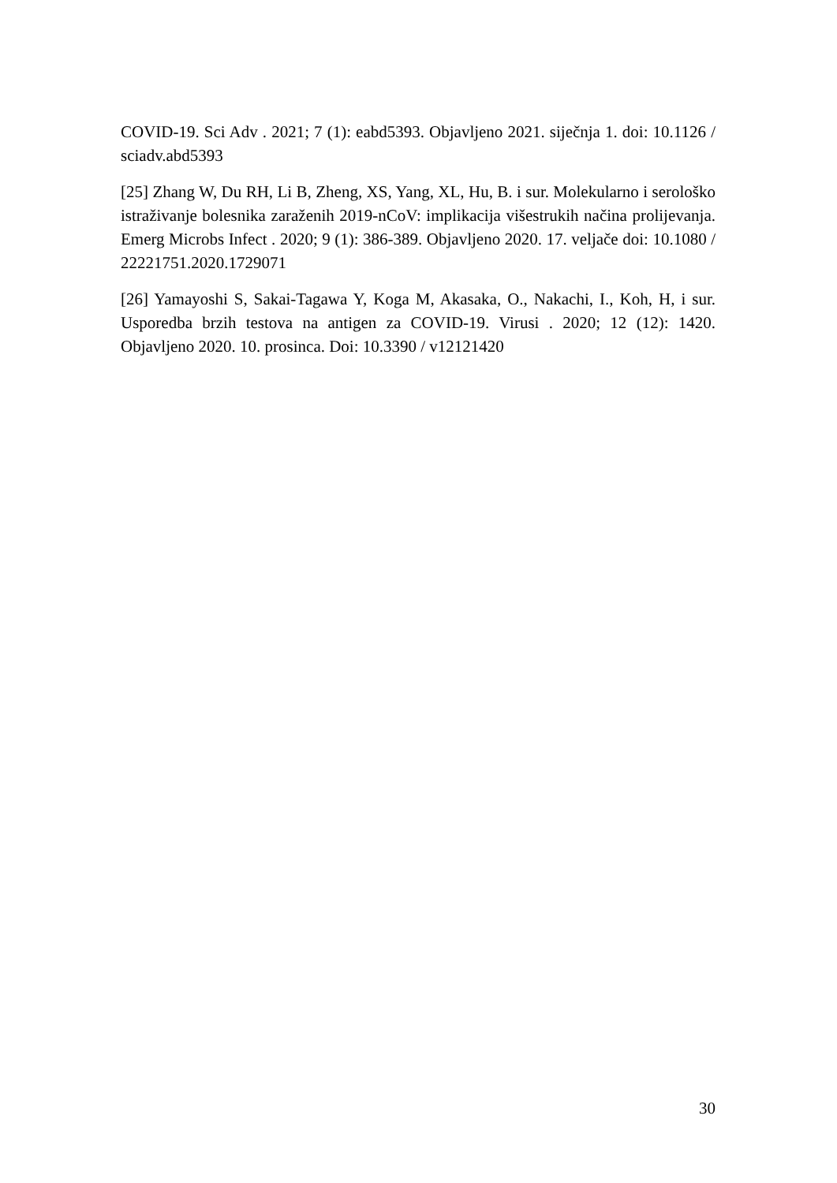COVID-19. Sci Adv . 2021; 7 (1): eabd5393. Objavljeno 2021. siječnja 1. doi: 10.1126 / sciadv.abd5393
[25] Zhang W, Du RH, Li B, Zheng, XS, Yang, XL, Hu, B. i sur. Molekularno i serološko istraživanje bolesnika zaraženih 2019-nCoV: implikacija višestrukih načina prolijevanja. Emerg Microbs Infect . 2020; 9 (1): 386-389. Objavljeno 2020. 17. veljače doi: 10.1080 / 22221751.2020.1729071
[26] Yamayoshi S, Sakai-Tagawa Y, Koga M, Akasaka, O., Nakachi, I., Koh, H, i sur. Usporedba brzih testova na antigen za COVID-19. Virusi . 2020; 12 (12): 1420. Objavljeno 2020. 10. prosinca. Doi: 10.3390 / v12121420
30